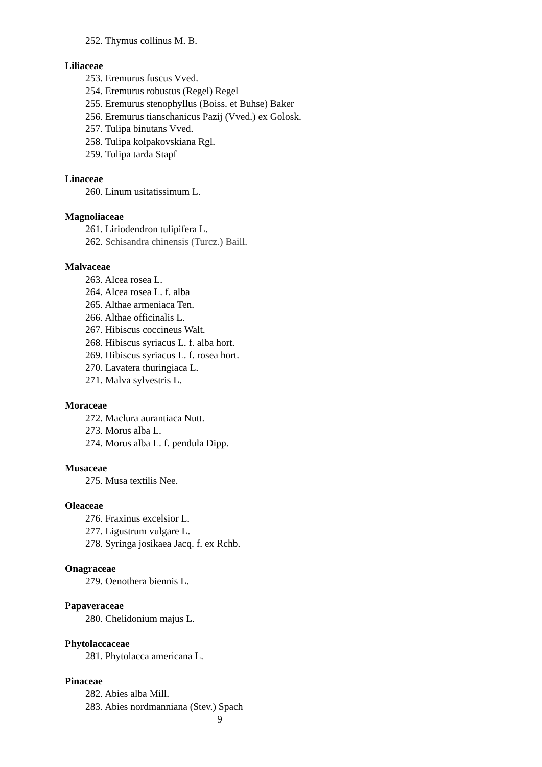252. Thymus collinus M. B.
Liliaceae
253. Eremurus fuscus Vved.
254. Eremurus robustus (Regel) Regel
255. Eremurus stenophyllus (Boiss. et Buhse) Baker
256. Eremurus tianschanicus Pazij (Vved.) ex Golosk.
257. Tulipa binutans Vved.
258. Tulipa kolpakovskiana Rgl.
259. Tulipa tarda Stapf
Linaceae
260. Linum usitatissimum L.
Magnoliaceae
261. Liriodendron tulipifera L.
262. Schisandra chinensis (Turcz.) Baill.
Malvaceae
263. Alcea rosea L.
264. Alcea rosea L. f. alba
265. Althae armeniaca Ten.
266. Althae officinalis L.
267. Hibiscus coccineus Walt.
268. Hibiscus syriacus L. f. alba hort.
269. Hibiscus syriacus L. f. rosea hort.
270. Lavatera thuringiaca L.
271. Malva sylvestris L.
Moraceae
272. Maclura aurantiaca Nutt.
273. Morus alba L.
274. Morus alba L. f. pendula Dipp.
Musaceae
275. Musa textilis Nee.
Oleaceae
276. Fraxinus excelsior L.
277. Ligustrum vulgare L.
278. Syringa josikaea Jacq. f. ex Rchb.
Onagraceae
279. Oenothera biennis L.
Papaveraceae
280. Chelidonium majus L.
Phytolaccaceae
281. Phytolacca americana L.
Pinaceae
282. Abies alba Mill.
283. Abies nordmanniana (Stev.) Spach
9